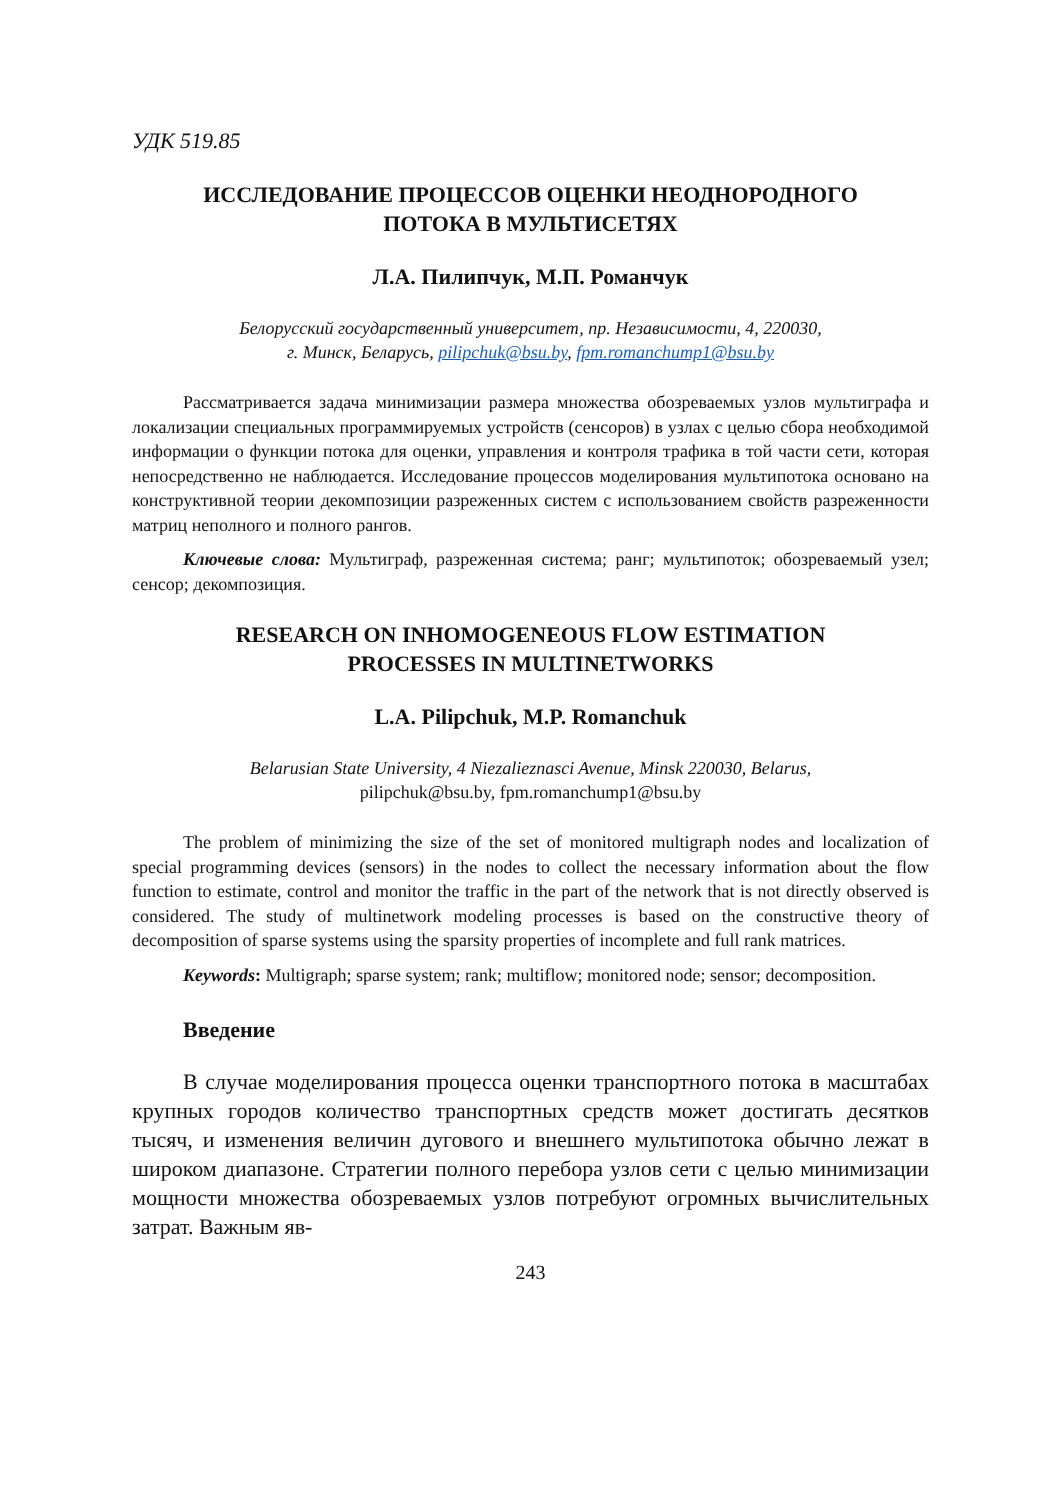УДК 519.85
ИССЛЕДОВАНИЕ ПРОЦЕССОВ ОЦЕНКИ НЕОДНОРОДНОГО
ПОТОКА В МУЛЬТИСЕТЯХ
Л.А. Пилипчук, М.П. Романчук
Белорусский государственный университет, пр. Независимости, 4, 220030,
г. Минск, Беларусь, pilipchuk@bsu.by, fpm.romanchump1@bsu.by
Рассматривается задача минимизации размера множества обозреваемых узлов мультиграфа и локализации специальных программируемых устройств (сенсоров) в узлах с целью сбора необходимой информации о функции потока для оценки, управления и контроля трафика в той части сети, которая непосредственно не наблюдается. Исследование процессов моделирования мультипотока основано на конструктивной теории декомпозиции разреженных систем с использованием свойств разреженности матриц неполного и полного рангов.
Ключевые слова: Мультиграф, разреженная система; ранг; мультипоток; обозреваемый узел; сенсор; декомпозиция.
RESEARCH ON INHOMOGENEOUS FLOW ESTIMATION
PROCESSES IN MULTINETWORKS
L.A. Pilipchuk, M.P. Romanchuk
Belarusian State University, 4 Niezalieznasci Avenue, Minsk 220030, Belarus,
pilipchuk@bsu.by, fpm.romanchump1@bsu.by
The problem of minimizing the size of the set of monitored multigraph nodes and localization of special programming devices (sensors) in the nodes to collect the necessary information about the flow function to estimate, control and monitor the traffic in the part of the network that is not directly observed is considered. The study of multinetwork modeling processes is based on the constructive theory of decomposition of sparse systems using the sparsity properties of incomplete and full rank matrices.
Keywords: Multigraph; sparse system; rank; multiflow; monitored node; sensor; decomposition.
Введение
В случае моделирования процесса оценки транспортного потока в масштабах крупных городов количество транспортных средств может достигать десятков тысяч, и изменения величин дугового и внешнего мультипотока обычно лежат в широком диапазоне. Стратегии полного перебора узлов сети с целью минимизации мощности множества обозреваемых узлов потребуют огромных вычислительных затрат. Важным яв-
243